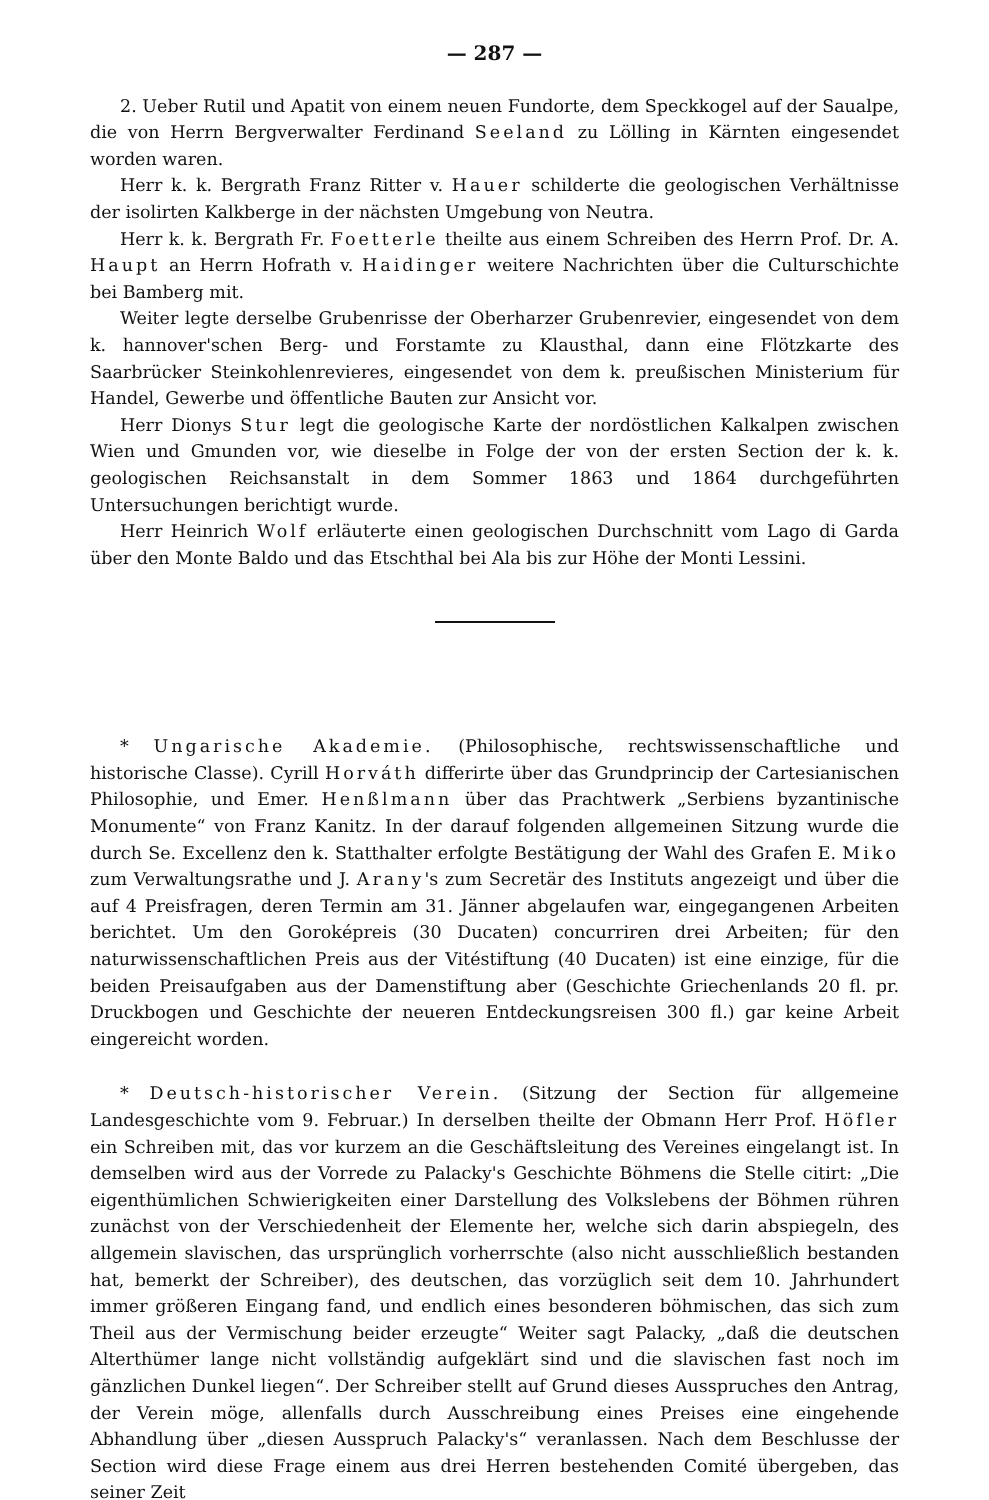— 287 —
2. Ueber Rutil und Apatit von einem neuen Fundorte, dem Speckkogel auf der Saualpe, die von Herrn Bergverwalter Ferdinand Seeland zu Lölling in Kärnten eingesendet worden waren.
Herr k. k. Bergrath Franz Ritter v. Hauer schilderte die geologischen Verhältnisse der isolirten Kalkberge in der nächsten Umgebung von Neutra.
Herr k. k. Bergrath Fr. Foetterle theilte aus einem Schreiben des Herrn Prof. Dr. A. Haupt an Herrn Hofrath v. Haidinger weitere Nachrichten über die Culturschichte bei Bamberg mit.
Weiter legte derselbe Grubenrisse der Oberharzer Grubenrevier, eingesendet von dem k. hannover'schen Berg- und Forstamte zu Klausthal, dann eine Flötzkarte des Saarbrücker Steinkohlenrevieres, eingesendet von dem k. preußischen Ministerium für Handel, Gewerbe und öffentliche Bauten zur Ansicht vor.
Herr Dionys Stur legt die geologische Karte der nordöstlichen Kalkalpen zwischen Wien und Gmunden vor, wie dieselbe in Folge der von der ersten Section der k. k. geologischen Reichsanstalt in dem Sommer 1863 und 1864 durchgeführten Untersuchungen berichtigt wurde.
Herr Heinrich Wolf erläuterte einen geologischen Durchschnitt vom Lago di Garda über den Monte Baldo und das Etschthal bei Ala bis zur Höhe der Monti Lessini.
* Ungarische Akademie. (Philosophische, rechtswissenschaftliche und historische Classe). Cyrill Horváth differirte über das Grundprincip der Cartesianischen Philosophie, und Emer. Henßlmann über das Prachtwerk „Serbiens byzantinische Monumente“ von Franz Kanitz. In der darauf folgenden allgemeinen Sitzung wurde die durch Se. Excellenz den k. Statthalter erfolgte Bestätigung der Wahl des Grafen E. Miko zum Verwaltungsrathe und J. Arany's zum Secretär des Instituts angezeigt und über die auf 4 Preisfragen, deren Termin am 31. Jänner abgelaufen war, eingegangenen Arbeiten berichtet. Um den Goroképreis (30 Ducaten) concurriren drei Arbeiten; für den naturwissenschaftlichen Preis aus der Vitéstiftung (40 Ducaten) ist eine einzige, für die beiden Preisaufgaben aus der Damenstiftung aber (Geschichte Griechenlands 20 fl. pr. Druckbogen und Geschichte der neueren Entdeckungsreisen 300 fl.) gar keine Arbeit eingereicht worden.
* Deutsch-historischer Verein. (Sitzung der Section für allgemeine Landesgeschichte vom 9. Februar.) In derselben theilte der Obmann Herr Prof. Höfler ein Schreiben mit, das vor kurzem an die Geschäftsleitung des Vereines eingelangt ist. In demselben wird aus der Vorrede zu Palacky's Geschichte Böhmens die Stelle citirt: „Die eigenthümlichen Schwierigkeiten einer Darstellung des Volkslebens der Böhmen rühren zunächst von der Verschiedenheit der Elemente her, welche sich darin abspiegeln, des allgemein slavischen, das ursprünglich vorherrschte (also nicht ausschließlich bestanden hat, bemerkt der Schreiber), des deutschen, das vorzüglich seit dem 10. Jahrhundert immer größeren Eingang fand, und endlich eines besonderen böhmischen, das sich zum Theil aus der Vermischung beider erzeugte“ Weiter sagt Palacky, „daß die deutschen Alterthümer lange nicht vollständig aufgeklärt sind und die slavischen fast noch im gänzlichen Dunkel liegen“. Der Schreiber stellt auf Grund dieses Ausspruches den Antrag, der Verein möge, allenfalls durch Ausschreibung eines Preises eine eingehende Abhandlung über „diesen Ausspruch Palacky's“ veranlassen. Nach dem Beschlusse der Section wird diese Frage einem aus drei Herren bestehenden Comité übergeben, das seiner Zeit